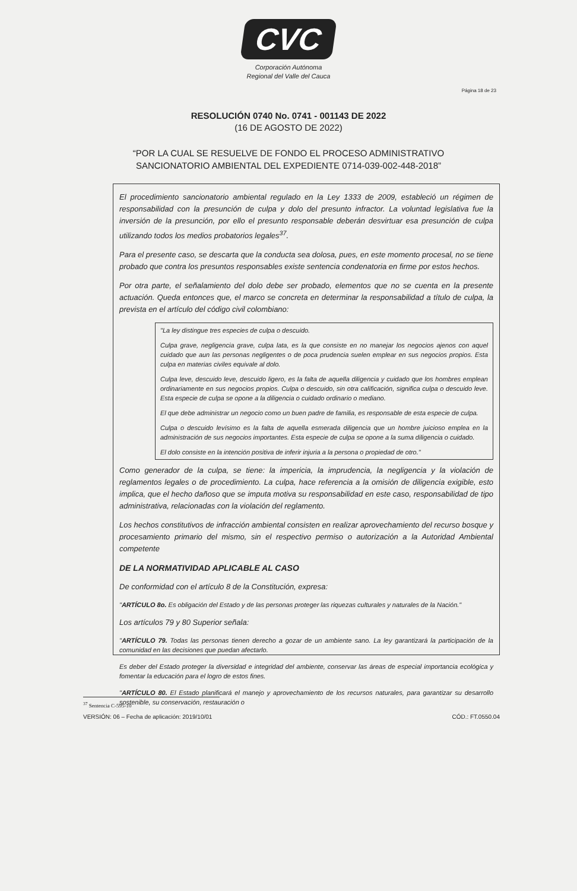CVC
Corporación Autónoma
Regional del Valle del Cauca
Página 18 de 23
RESOLUCIÓN 0740 No. 0741 - 001143 DE 2022
(16 DE AGOSTO DE 2022)
“POR LA CUAL SE RESUELVE DE FONDO EL PROCESO ADMINISTRATIVO
SANCIONATORIO AMBIENTAL DEL EXPEDIENTE 0714-039-002-448-2018”
El procedimiento sancionatorio ambiental regulado en la Ley 1333 de 2009, estableció un régimen de responsabilidad con la presunción de culpa y dolo del presunto infractor. La voluntad legislativa fue la inversión de la presunción, por ello el presunto responsable deberán desvirtuar esa presunción de culpa utilizando todos los medios probatorios legales<sup>37</sup>.
Para el presente caso, se descarta que la conducta sea dolosa, pues, en este momento procesal, no se tiene probado que contra los presuntos responsables existe sentencia condenatoria en firme por estos hechos.
Por otra parte, el señalamiento del dolo debe ser probado, elementos que no se cuenta en la presente actuación. Queda entonces que, el marco se concreta en determinar la responsabilidad a título de culpa, la prevista en el artículo del código civil colombiano:
"La ley distingue tres especies de culpa o descuido.
Culpa grave, negligencia grave, culpa lata, es la que consiste en no manejar los negocios ajenos con aquel cuidado que aun las personas negligentes o de poca prudencia suelen emplear en sus negocios propios. Esta culpa en materias civiles equivale al dolo.
Culpa leve, descuido leve, descuido ligero, es la falta de aquella diligencia y cuidado que los hombres emplean ordinariamente en sus negocios propios. Culpa o descuido, sin otra calificación, significa culpa o descuido leve. Esta especie de culpa se opone a la diligencia o cuidado ordinario o mediano.
El que debe administrar un negocio como un buen padre de familia, es responsable de esta especie de culpa.
Culpa o descuido levísimo es la falta de aquella esmerada diligencia que un hombre juicioso emplea en la administración de sus negocios importantes. Esta especie de culpa se opone a la suma diligencia o cuidado.
El dolo consiste en la intención positiva de inferir injuria a la persona o propiedad de otro."
Como generador de la culpa, se tiene: la impericia, la imprudencia, la negligencia y la violación de reglamentos legales o de procedimiento. La culpa, hace referencia a la omisión de diligencia exigible, esto implica, que el hecho dañoso que se imputa motiva su responsabilidad en este caso, responsabilidad de tipo administrativa, relacionadas con la violación del reglamento.
Los hechos constitutivos de infracción ambiental consisten en realizar aprovechamiento del recurso bosque y procesamiento primario del mismo, sin el respectivo permiso o autorización a la Autoridad Ambiental competente
DE LA NORMATIVIDAD APLICABLE AL CASO
De conformidad con el artículo 8 de la Constitución, expresa:
"ARTÍCULO 8o. Es obligación del Estado y de las personas proteger las riquezas culturales y naturales de la Nación."
Los artículos 79 y 80 Superior señala:
"ARTÍCULO 79. Todas las personas tienen derecho a gozar de un ambiente sano. La ley garantizará la participación de la comunidad en las decisiones que puedan afectarlo.
Es deber del Estado proteger la diversidad e integridad del ambiente, conservar las áreas de especial importancia ecológica y fomentar la educación para el logro de estos fines.
"ARTÍCULO 80. El Estado planificará el manejo y aprovechamiento de los recursos naturales, para garantizar su desarrollo sostenible, su conservación, restauración o
<sup>37</sup> Sentencia C-595-10
VERSIÓN: 06 – Fecha de aplicación: 2019/10/01 CÓD.: FT.0550.04